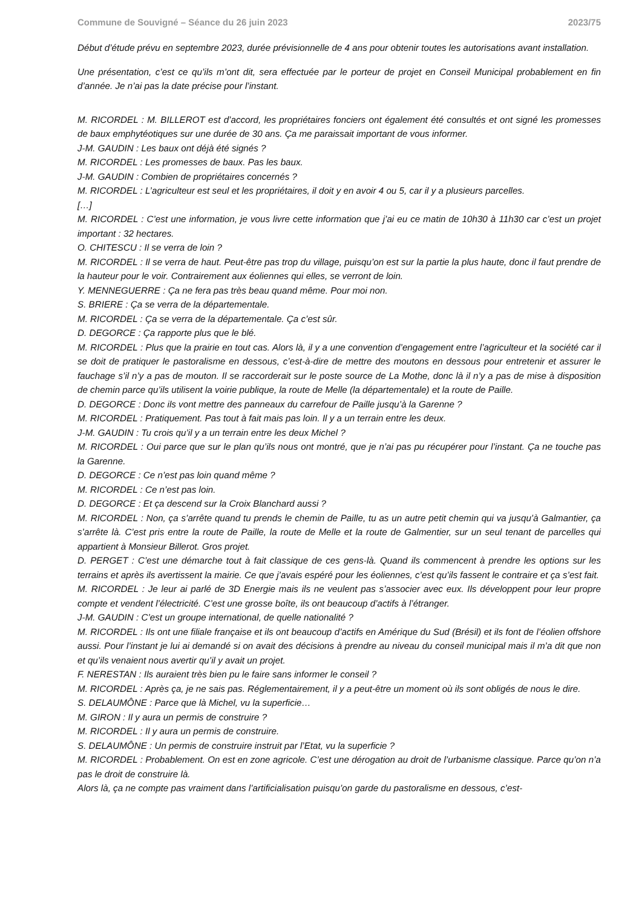Commune de Souvigné – Séance du 26 juin 2023 2023/75
Début d’étude prévu en septembre 2023, durée prévisionnelle de 4 ans pour obtenir toutes les autorisations avant installation.
Une présentation, c’est ce qu’ils m’ont dit, sera effectuée par le porteur de projet en Conseil Municipal probablement en fin d’année. Je n’ai pas la date précise pour l’instant.
M. RICORDEL : M. BILLEROT est d’accord, les propriétaires fonciers ont également été consultés et ont signé les promesses de baux emphytéotiques sur une durée de 30 ans. Ça me paraissait important de vous informer.
J-M. GAUDIN : Les baux ont déjà été signés ?
M. RICORDEL : Les promesses de baux. Pas les baux.
J-M. GAUDIN : Combien de propriétaires concernés ?
M. RICORDEL : L’agriculteur est seul et les propriétaires, il doit y en avoir 4 ou 5, car il y a plusieurs parcelles.
[…]
M. RICORDEL : C’est une information, je vous livre cette information que j’ai eu ce matin de 10h30 à 11h30 car c’est un projet important : 32 hectares.
O. CHITESCU : Il se verra de loin ?
M. RICORDEL : Il se verra de haut. Peut-être pas trop du village, puisqu’on est sur la partie la plus haute, donc il faut prendre de la hauteur pour le voir. Contrairement aux éoliennes qui elles, se verront de loin.
Y. MENNEGUERRE : Ça ne fera pas très beau quand même. Pour moi non.
S. BRIERE : Ça se verra de la départementale.
M. RICORDEL : Ça se verra de la départementale. Ça c’est sûr.
D. DEGORCE : Ça rapporte plus que le blé.
M. RICORDEL : Plus que la prairie en tout cas. Alors là, il y a une convention d’engagement entre l’agriculteur et la société car il se doit de pratiquer le pastoralisme en dessous, c’est-à-dire de mettre des moutons en dessous pour entretenir et assurer le fauchage s’il n’y a pas de mouton. Il se raccorderait sur le poste source de La Mothe, donc là il n’y a pas de mise à disposition de chemin parce qu’ils utilisent la voirie publique, la route de Melle (la départementale) et la route de Paille.
D. DEGORCE : Donc ils vont mettre des panneaux du carrefour de Paille jusqu’à la Garenne ?
M. RICORDEL : Pratiquement. Pas tout à fait mais pas loin. Il y a un terrain entre les deux.
J-M. GAUDIN : Tu crois qu’il y a un terrain entre les deux Michel ?
M. RICORDEL : Oui parce que sur le plan qu’ils nous ont montré, que je n’ai pas pu récupérer pour l’instant. Ça ne touche pas la Garenne.
D. DEGORCE : Ce n’est pas loin quand même ?
M. RICORDEL : Ce n’est pas loin.
D. DEGORCE : Et ça descend sur la Croix Blanchard aussi ?
M. RICORDEL : Non, ça s’arrête quand tu prends le chemin de Paille, tu as un autre petit chemin qui va jusqu’à Galmantier, ça s’arrête là. C’est pris entre la route de Paille, la route de Melle et la route de Galmentier, sur un seul tenant de parcelles qui appartient à Monsieur Billerot. Gros projet.
D. PERGET : C’est une démarche tout à fait classique de ces gens-là. Quand ils commencent à prendre les options sur les terrains et après ils avertissent la mairie. Ce que j’avais espéré pour les éoliennes, c’est qu’ils fassent le contraire et ça s’est fait.
M. RICORDEL : Je leur ai parlé de 3D Energie mais ils ne veulent pas s’associer avec eux. Ils développent pour leur propre compte et vendent l’électricité. C’est une grosse boîte, ils ont beaucoup d’actifs à l’étranger.
J-M. GAUDIN : C’est un groupe international, de quelle nationalité ?
M. RICORDEL : Ils ont une filiale française et ils ont beaucoup d’actifs en Amérique du Sud (Brésil) et ils font de l’éolien offshore aussi. Pour l’instant je lui ai demandé si on avait des décisions à prendre au niveau du conseil municipal mais il m’a dit que non et qu’ils venaient nous avertir qu’il y avait un projet.
F. NERESTAN : Ils auraient très bien pu le faire sans informer le conseil ?
M. RICORDEL : Après ça, je ne sais pas. Réglementairement, il y a peut-être un moment où ils sont obligés de nous le dire.
S. DELAUMÔNE : Parce que là Michel, vu la superficie…
M. GIRON : Il y aura un permis de construire ?
M. RICORDEL : Il y aura un permis de construire.
S. DELAUMÔNE : Un permis de construire instruit par l’Etat, vu la superficie ?
M. RICORDEL : Probablement. On est en zone agricole. C’est une dérogation au droit de l’urbanisme classique. Parce qu’on n’a pas le droit de construire là.
Alors là, ça ne compte pas vraiment dans l’artificialisation puisqu’on garde du pastoralisme en dessous, c’est-